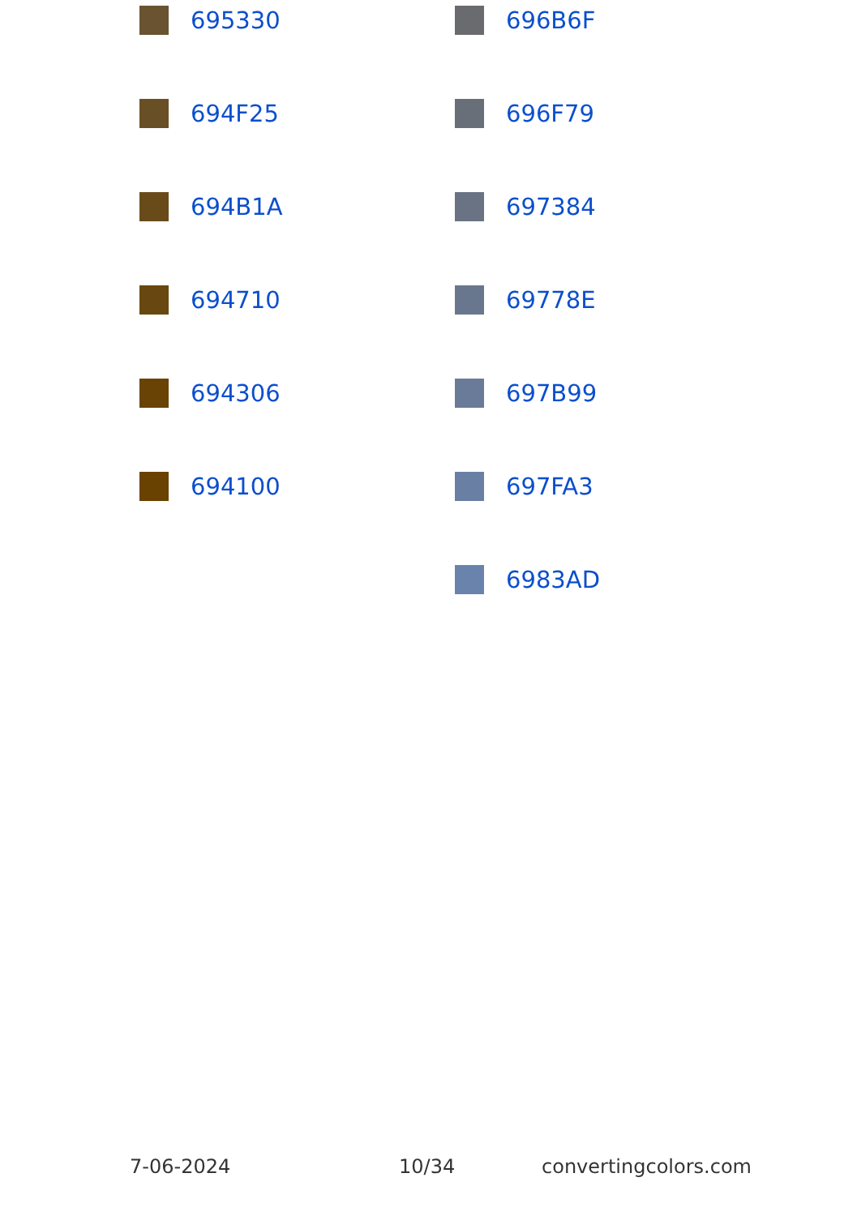695330
694F25
694B1A
694710
694306
694100
696B6F
696F79
697384
69778E
697B99
697FA3
6983AD
7-06-2024 10/34 convertingcolors.com